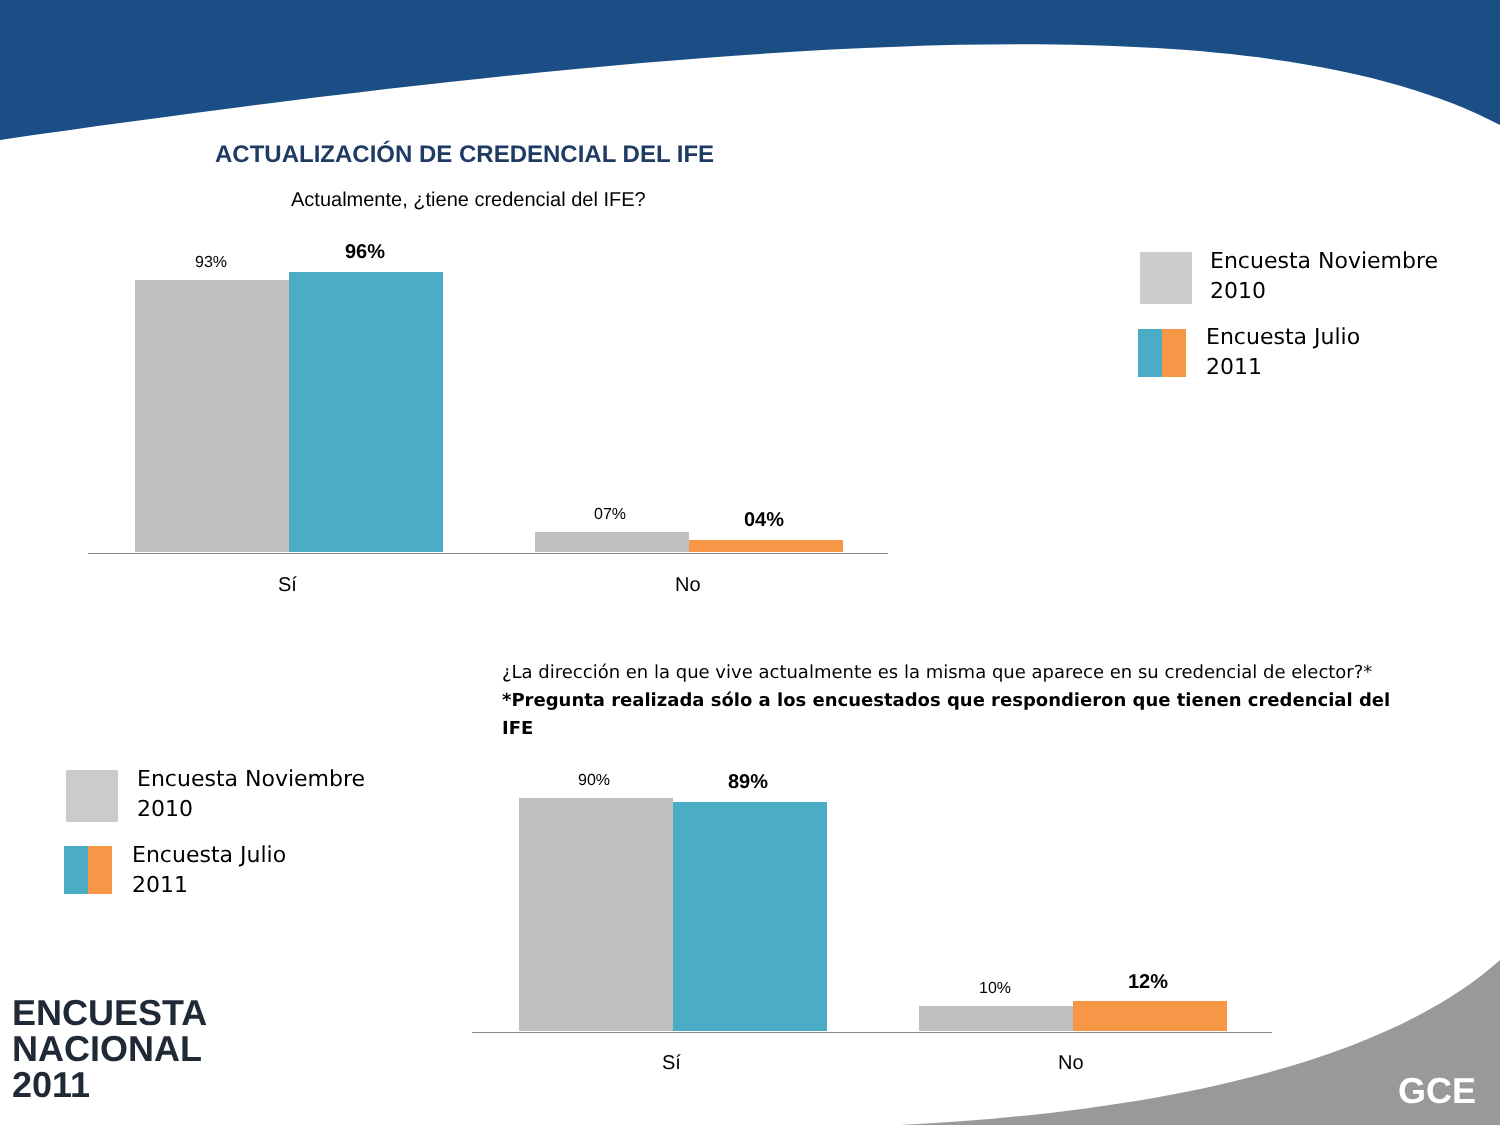ACTUALIZACIÓN DE CREDENCIAL DEL IFE
Actualmente, ¿tiene credencial del IFE?
93% 96%
07% 04%
Sí No
Encuesta Noviembre
2010
Encuesta Julio
2011
¿La dirección en la que vive actualmente es la misma que aparece en su credencial de elector?*
*Pregunta realizada sólo a los encuestados que respondieron que tienen credencial del IFE
Encuesta Noviembre
2010
Encuesta Julio
2011
90% 89%
10% 12%
Sí No
ENCUESTA
NACIONAL
2011
GCE